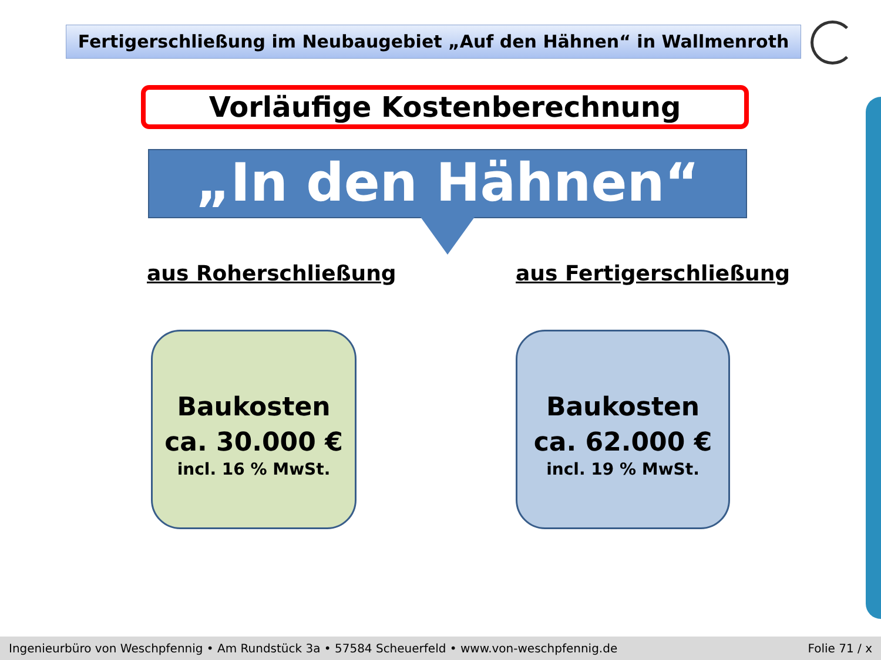Fertigerschließung im Neubaugebiet „Auf den Hähnen“ in Wallmenroth
Vorläufige Kostenberechnung
„In den Hähnen“
aus Roherschließung aus Fertigerschließung
Baukosten
ca. 30.000 €
incl. 16 % MwSt.
Baukosten
ca. 62.000 €
incl. 19 % MwSt.
Ingenieurbüro von Weschpfennig • Am Rundstück 3a • 57584 Scheuerfeld • www.von-weschpfennig.de Folie 71 / x